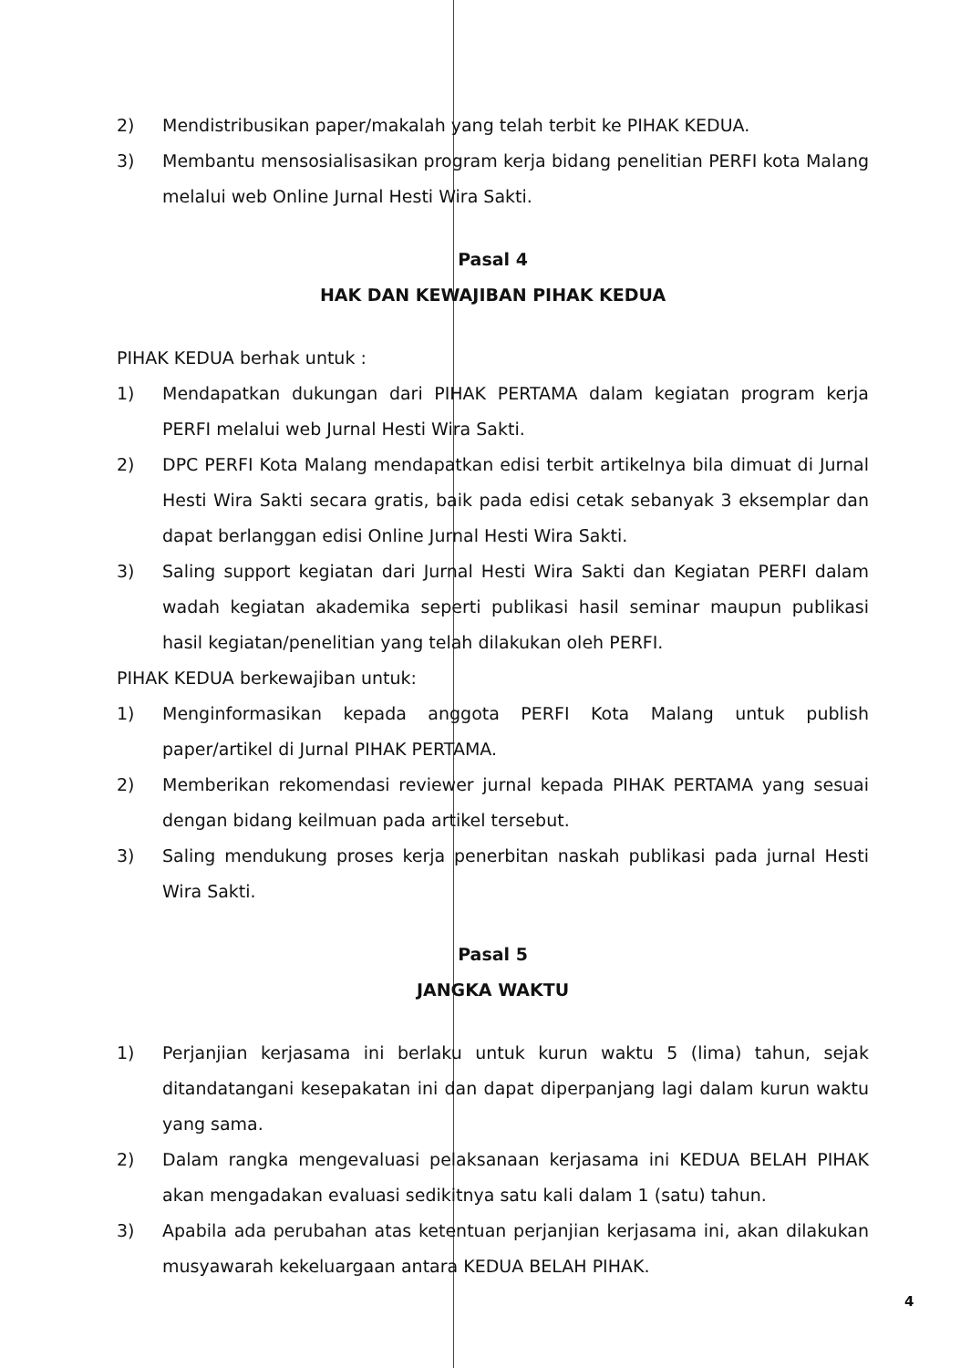2) Mendistribusikan paper/makalah yang telah terbit ke PIHAK KEDUA.
3) Membantu mensosialisasikan program kerja bidang penelitian PERFI kota Malang melalui web Online Jurnal Hesti Wira Sakti.
Pasal 4
HAK DAN KEWAJIBAN PIHAK KEDUA
PIHAK KEDUA berhak untuk :
1) Mendapatkan dukungan dari PIHAK PERTAMA dalam kegiatan program kerja PERFI melalui web Jurnal Hesti Wira Sakti.
2) DPC PERFI Kota Malang mendapatkan edisi terbit artikelnya bila dimuat di Jurnal Hesti Wira Sakti secara gratis, baik pada edisi cetak sebanyak 3 eksemplar dan dapat berlanggan edisi Online Jurnal Hesti Wira Sakti.
3) Saling support kegiatan dari Jurnal Hesti Wira Sakti dan Kegiatan PERFI dalam wadah kegiatan akademika seperti publikasi hasil seminar maupun publikasi hasil kegiatan/penelitian yang telah dilakukan oleh PERFI.
PIHAK KEDUA berkewajiban untuk:
1) Menginformasikan kepada anggota PERFI Kota Malang untuk publish paper/artikel di Jurnal PIHAK PERTAMA.
2) Memberikan rekomendasi reviewer jurnal kepada PIHAK PERTAMA yang sesuai dengan bidang keilmuan pada artikel tersebut.
3) Saling mendukung proses kerja penerbitan naskah publikasi pada jurnal Hesti Wira Sakti.
Pasal 5
JANGKA WAKTU
1) Perjanjian kerjasama ini berlaku untuk kurun waktu 5 (lima) tahun, sejak ditandatangani kesepakatan ini dan dapat diperpanjang lagi dalam kurun waktu yang sama.
2) Dalam rangka mengevaluasi pelaksanaan kerjasama ini KEDUA BELAH PIHAK akan mengadakan evaluasi sedikitnya satu kali dalam 1 (satu) tahun.
3) Apabila ada perubahan atas ketentuan perjanjian kerjasama ini, akan dilakukan musyawarah kekeluargaan antara KEDUA BELAH PIHAK.
4